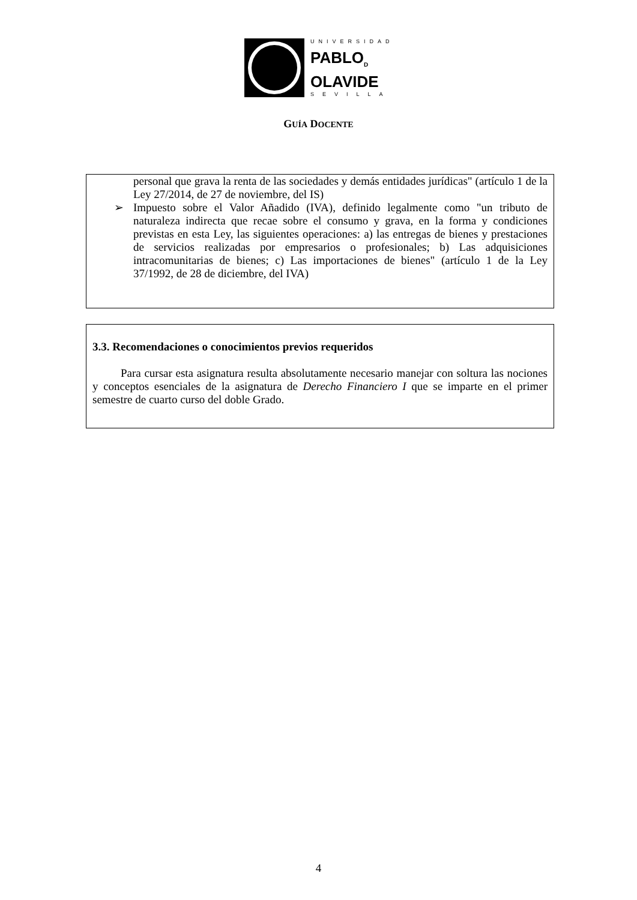UNIVERSIDAD
PABLO<sub>D</sub>
OLAVIDE
SEVILLA
GUÍA DOCENTE
personal que grava la renta de las sociedades y demás entidades jurídicas" (artículo 1 de la Ley 27/2014, de 27 de noviembre, del IS)
➢ Impuesto sobre el Valor Añadido (IVA), definido legalmente como "un tributo de naturaleza indirecta que recae sobre el consumo y grava, en la forma y condiciones previstas en esta Ley, las siguientes operaciones: a) las entregas de bienes y prestaciones de servicios realizadas por empresarios o profesionales; b) Las adquisiciones intracomunitarias de bienes; c) Las importaciones de bienes" (artículo 1 de la Ley 37/1992, de 28 de diciembre, del IVA)
3.3. Recomendaciones o conocimientos previos requeridos
Para cursar esta asignatura resulta absolutamente necesario manejar con soltura las nociones y conceptos esenciales de la asignatura de Derecho Financiero I que se imparte en el primer semestre de cuarto curso del doble Grado.
4